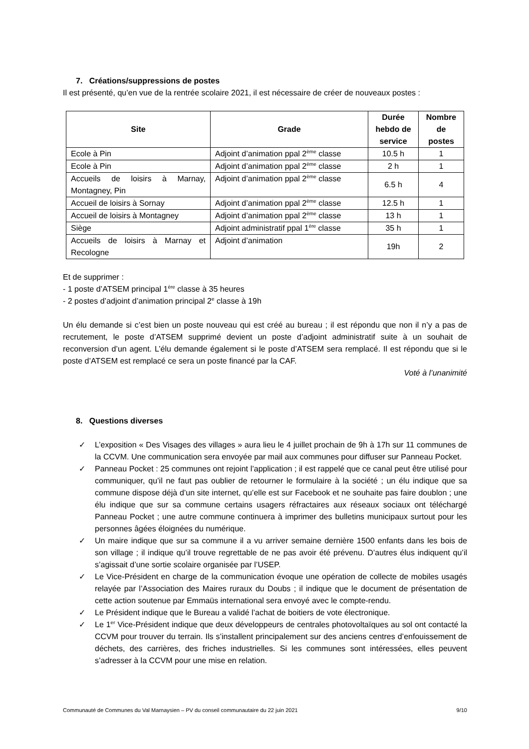7. Créations/suppressions de postes
Il est présenté, qu’en vue de la rentrée scolaire 2021, il est nécessaire de créer de nouveaux postes :
| Site | Grade | Durée hebdo de service | Nombre de postes |
| --- | --- | --- | --- |
| Ecole à Pin | Adjoint d’animation ppal 2<sup>ème</sup> classe | 10.5 h | 1 |
| Ecole à Pin | Adjoint d’animation ppal 2<sup>ème</sup> classe | 2 h | 1 |
| Accueils de loisirs à Marnay, Montagney, Pin | Adjoint d’animation ppal 2<sup>ème</sup> classe | 6.5 h | 4 |
| Accueil de loisirs à Sornay | Adjoint d’animation ppal 2<sup>ème</sup> classe | 12.5 h | 1 |
| Accueil de loisirs à Montagney | Adjoint d’animation ppal 2<sup>ème</sup> classe | 13 h | 1 |
| Siège | Adjoint administratif ppal 1<sup>ère</sup> classe | 35 h | 1 |
| Accueils de loisirs à Marnay et Recologne | Adjoint d’animation | 19h | 2 |
Et de supprimer :
- 1 poste d’ATSEM principal 1<sup>ère</sup> classe à 35 heures
- 2 postes d’adjoint d’animation principal 2<sup>e</sup> classe à 19h
Un élu demande si c’est bien un poste nouveau qui est créé au bureau ; il est répondu que non il n’y a pas de recrutement, le poste d’ATSEM supprimé devient un poste d’adjoint administratif suite à un souhait de reconversion d’un agent. L’élu demande également si le poste d’ATSEM sera remplacé. Il est répondu que si le poste d’ATSEM est remplacé ce sera un poste financé par la CAF.
Voté à l’unanimité
8. Questions diverses
✓ L’exposition « Des Visages des villages » aura lieu le 4 juillet prochain de 9h à 17h sur 11 communes de la CCVM. Une communication sera envoyée par mail aux communes pour diffuser sur Panneau Pocket.
✓ Panneau Pocket : 25 communes ont rejoint l’application ; il est rappelé que ce canal peut être utilisé pour communiquer, qu’il ne faut pas oublier de retourner le formulaire à la société ; un élu indique que sa commune dispose déjà d’un site internet, qu’elle est sur Facebook et ne souhaite pas faire doublon ; une élu indique que sur sa commune certains usagers réfractaires aux réseaux sociaux ont téléchargé Panneau Pocket ; une autre commune continuera à imprimer des bulletins municipaux surtout pour les personnes âgées éloignées du numérique.
✓ Un maire indique que sur sa commune il a vu arriver semaine dernière 1500 enfants dans les bois de son village ; il indique qu’il trouve regrettable de ne pas avoir été prévenu. D’autres élus indiquent qu’il s’agissait d’une sortie scolaire organisée par l’USEP.
✓ Le Vice-Président en charge de la communication évoque une opération de collecte de mobiles usagés relayée par l’Association des Maires ruraux du Doubs ; il indique que le document de présentation de cette action soutenue par Emmaüs international sera envoyé avec le compte-rendu.
✓ Le Président indique que le Bureau a validé l’achat de boitiers de vote électronique.
✓ Le 1<sup>er</sup> Vice-Président indique que deux développeurs de centrales photovoltaïques au sol ont contacté la CCVM pour trouver du terrain. Ils s’installent principalement sur des anciens centres d’enfouissement de déchets, des carrières, des friches industrielles. Si les communes sont intéressées, elles peuvent s’adresser à la CCVM pour une mise en relation.
Communauté de Communes du Val Marnaysien – PV du conseil communautaire du 22 juin 2021 9/10